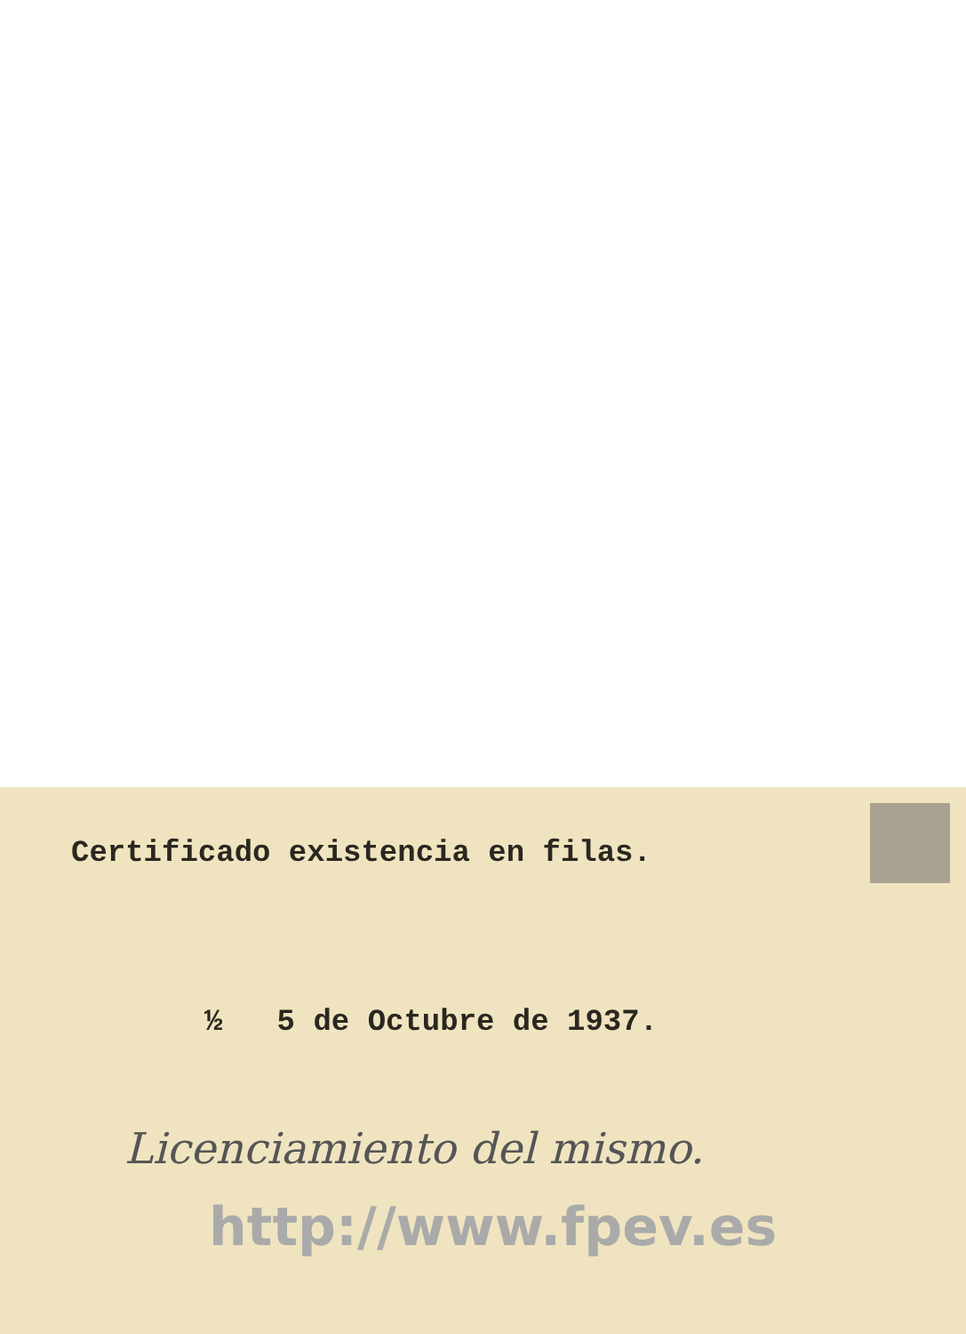Certificado existencia en filas.
½ 5 de Octubre de 1937.
Licenciamiento del mismo.
http://www.fpev.es